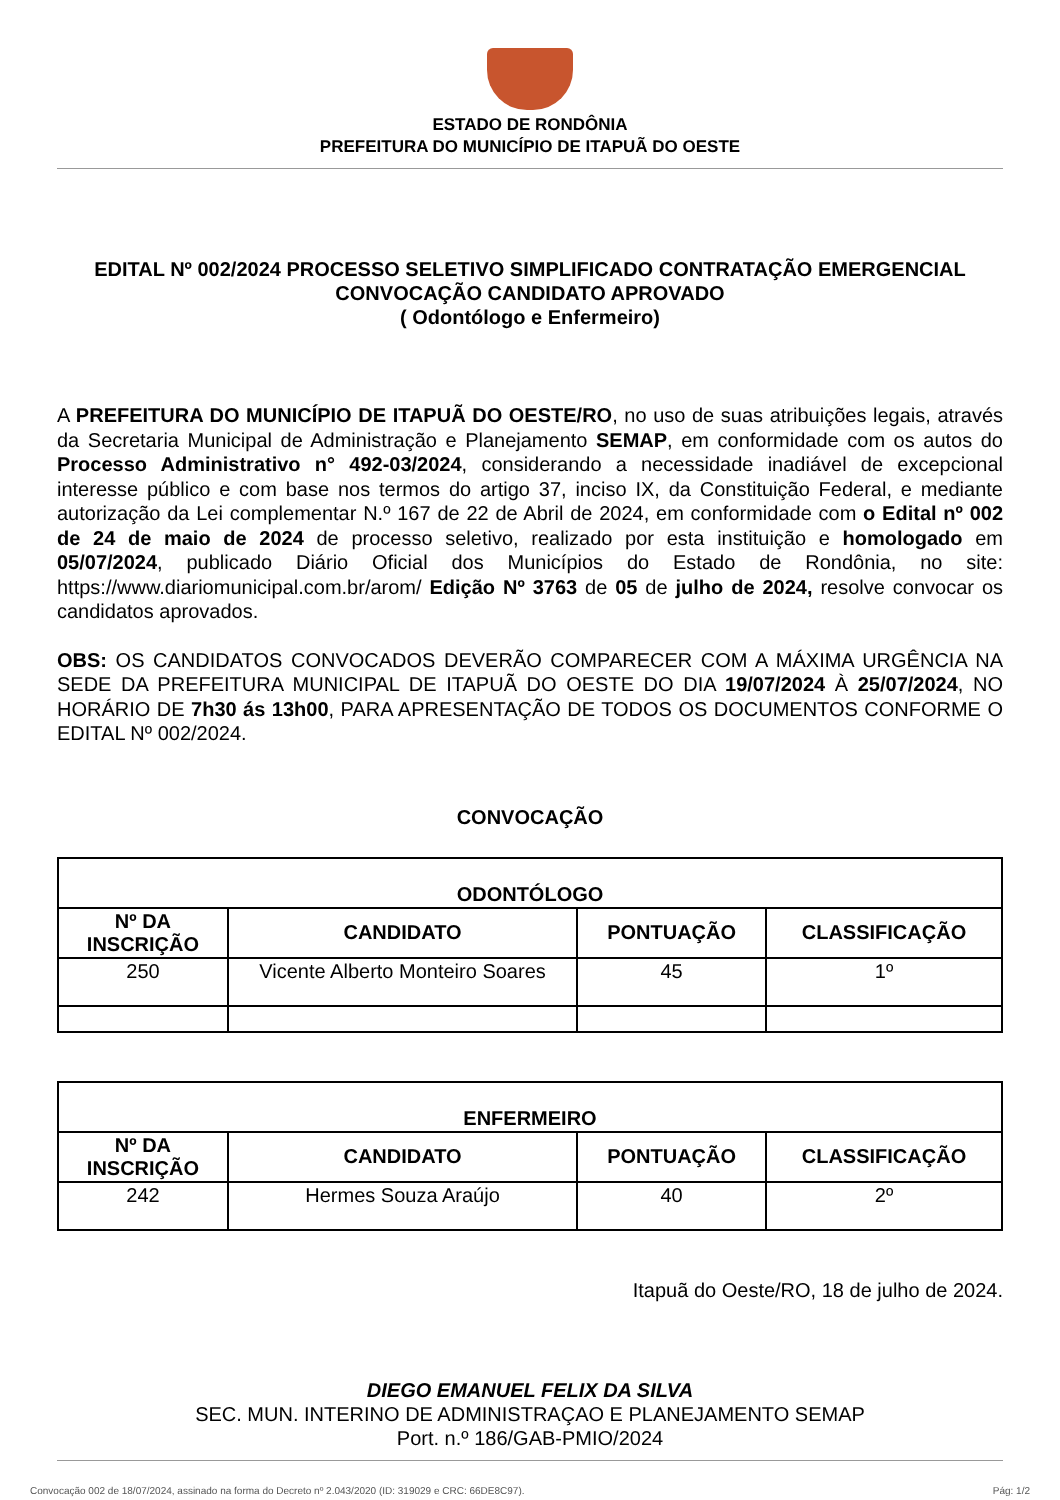ESTADO DE RONDÔNIA
PREFEITURA DO MUNICÍPIO DE ITAPUÃ DO OESTE
EDITAL Nº 002/2024 PROCESSO SELETIVO SIMPLIFICADO CONTRATAÇÃO EMERGENCIAL
CONVOCAÇÃO CANDIDATO APROVADO
( Odontólogo e Enfermeiro)
A PREFEITURA DO MUNICÍPIO DE ITAPUÃ DO OESTE/RO, no uso de suas atribuições legais, através da Secretaria Municipal de Administração e Planejamento SEMAP, em conformidade com os autos do Processo Administrativo n° 492-03/2024, considerando a necessidade inadiável de excepcional interesse público e com base nos termos do artigo 37, inciso IX, da Constituição Federal, e mediante autorização da Lei complementar N.º 167 de 22 de Abril de 2024, em conformidade com o Edital nº 002 de 24 de maio de 2024 de processo seletivo, realizado por esta instituição e homologado em 05/07/2024, publicado Diário Oficial dos Municípios do Estado de Rondônia, no site: https://www.diariomunicipal.com.br/arom/ Edição Nº 3763 de 05 de julho de 2024, resolve convocar os candidatos aprovados.
OBS: OS CANDIDATOS CONVOCADOS DEVERÃO COMPARECER COM A MÁXIMA URGÊNCIA NA SEDE DA PREFEITURA MUNICIPAL DE ITAPUÃ DO OESTE DO DIA 19/07/2024 À 25/07/2024, NO HORÁRIO DE 7h30 ás 13h00, PARA APRESENTAÇÃO DE TODOS OS DOCUMENTOS CONFORME O EDITAL Nº 002/2024.
CONVOCAÇÃO
| ODONTÓLOGO | | | |
| --- | --- | --- | --- |
| Nº DA INSCRIÇÃO | CANDIDATO | PONTUAÇÃO | CLASSIFICAÇÃO |
| 250 | Vicente Alberto Monteiro Soares | 45 | 1º |
| ENFERMEIRO | | | |
| --- | --- | --- | --- |
| Nº DA INSCRIÇÃO | CANDIDATO | PONTUAÇÃO | CLASSIFICAÇÃO |
| 242 | Hermes Souza Araújo | 40 | 2º |
Itapuã do Oeste/RO, 18 de julho de 2024.
DIEGO EMANUEL FELIX DA SILVA
SEC. MUN. INTERINO DE ADMINISTRAÇAO E PLANEJAMENTO SEMAP
Port. n.º 186/GAB-PMIO/2024
Convocação 002 de 18/07/2024, assinado na forma do Decreto nº 2.043/2020 (ID: 319029 e CRC: 66DE8C97). Pág: 1/2